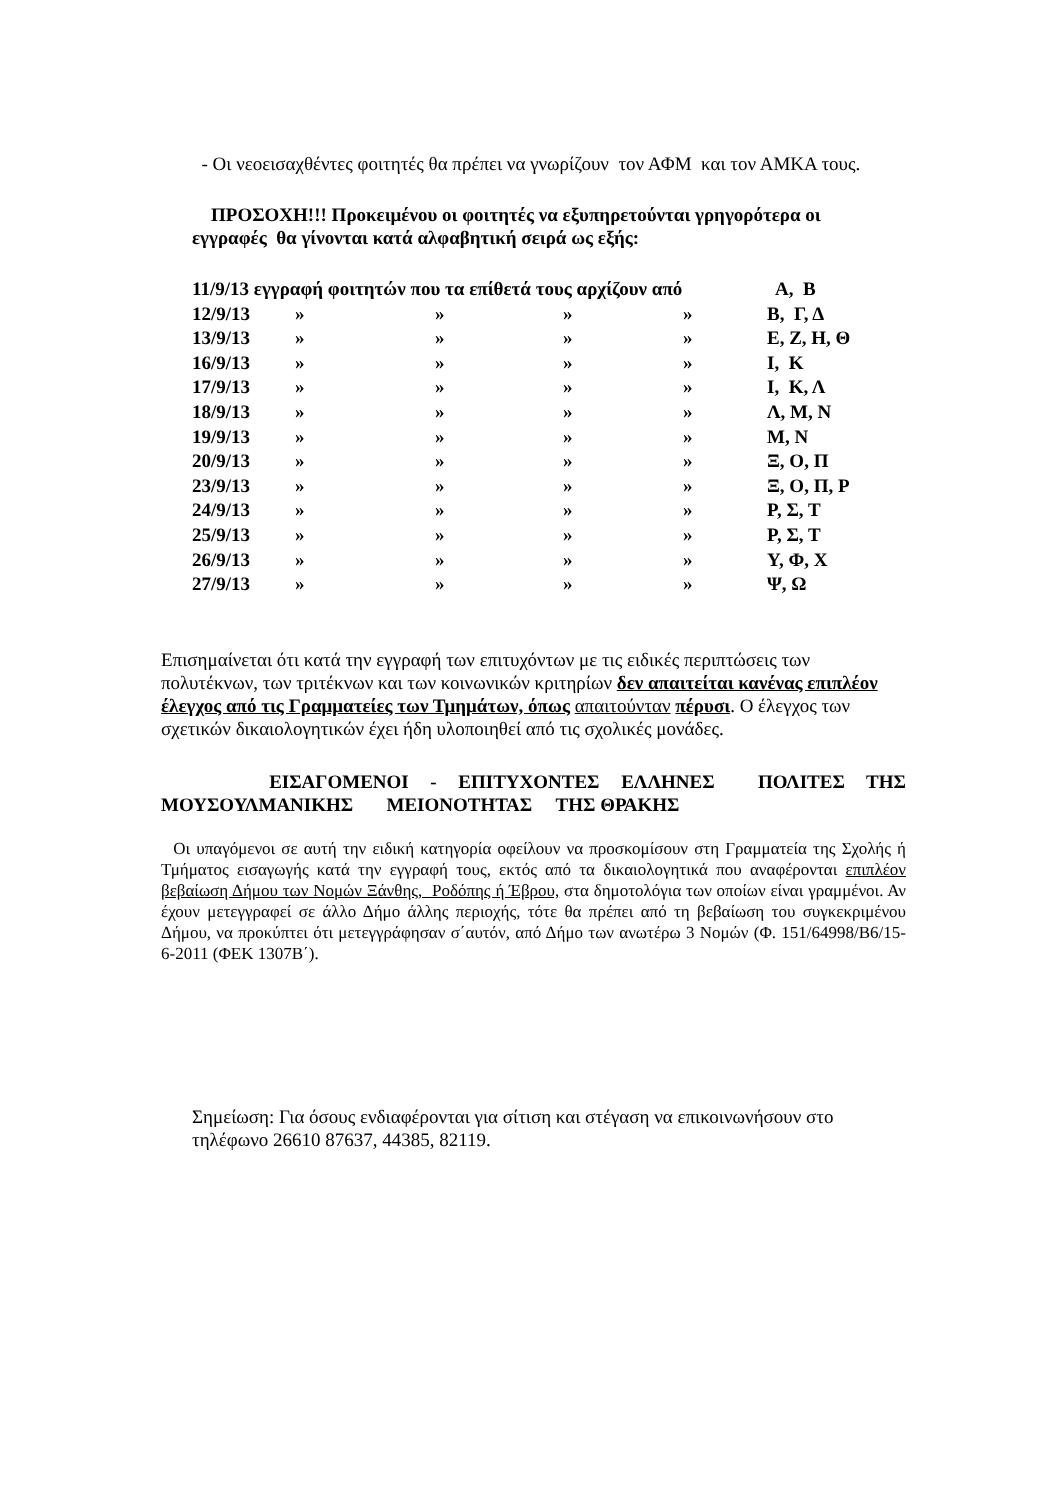- Οι νεοεισαχθέντες φοιτητές θα πρέπει να γνωρίζουν τον ΑΦΜ και τον ΑΜΚΑ τους.
ΠΡΟΣΟΧΗ!!! Προκειμένου οι φοιτητές να εξυπηρετούνται γρηγορότερα οι εγγραφές θα γίνονται κατά αλφαβητική σειρά ως εξής:
| 11/9/13 εγγραφή φοιτητών που τα επίθετά τους αρχίζουν από | | | | | Α, Β |
| 12/9/13 | » | » | » | » | Β, Γ, Δ |
| 13/9/13 | » | » | » | » | Ε, Ζ, Η, Θ |
| 16/9/13 | » | » | » | » | Ι, Κ |
| 17/9/13 | » | » | » | » | Ι, Κ, Λ |
| 18/9/13 | » | » | » | » | Λ, Μ, Ν |
| 19/9/13 | » | » | » | » | Μ, Ν |
| 20/9/13 | » | » | » | » | Ξ, Ο, Π |
| 23/9/13 | » | » | » | » | Ξ, Ο, Π, Ρ |
| 24/9/13 | » | » | » | » | Ρ, Σ, Τ |
| 25/9/13 | » | » | » | » | Ρ, Σ, Τ |
| 26/9/13 | » | » | » | » | Υ, Φ, Χ |
| 27/9/13 | » | » | » | » | Ψ, Ω |
Επισημαίνεται ότι κατά την εγγραφή των επιτυχόντων με τις ειδικές περιπτώσεις των πολυτέκνων, των τριτέκνων και των κοινωνικών κριτηρίων δεν απαιτείται κανένας επιπλέον έλεγχος από τις Γραμματείες των Τμημάτων, όπως απαιτούνταν πέρυσι. Ο έλεγχος των σχετικών δικαιολογητικών έχει ήδη υλοποιηθεί από τις σχολικές μονάδες.
ΕΙΣΑΓΟΜΕΝΟΙ - ΕΠΙΤΥΧΟΝΤΕΣ ΕΛΛΗΝΕΣ ΠΟΛΙΤΕΣ ΤΗΣ ΜΟΥΣΟΥΛΜΑΝΙΚΗΣ ΜΕΙΟΝΟΤΗΤΑΣ ΤΗΣ ΘΡΑΚΗΣ
Οι υπαγόμενοι σε αυτή την ειδική κατηγορία οφείλουν να προσκομίσουν στη Γραμματεία της Σχολής ή Τμήματος εισαγωγής κατά την εγγραφή τους, εκτός από τα δικαιολογητικά που αναφέρονται επιπλέον βεβαίωση Δήμου των Νομών Ξάνθης, Ροδόπης ή Έβρου, στα δημοτολόγια των οποίων είναι γραμμένοι. Αν έχουν μετεγγραφεί σε άλλο Δήμο άλλης περιοχής, τότε θα πρέπει από τη βεβαίωση του συγκεκριμένου Δήμου, να προκύπτει ότι μετεγγράφησαν σ΄αυτόν, από Δήμο των ανωτέρω 3 Νομών (Φ. 151/64998/Β6/15-6-2011 (ΦΕΚ 1307Β΄).
Σημείωση: Για όσους ενδιαφέρονται για σίτιση και στέγαση να επικοινωνήσουν στο τηλέφωνο 26610 87637, 44385, 82119.